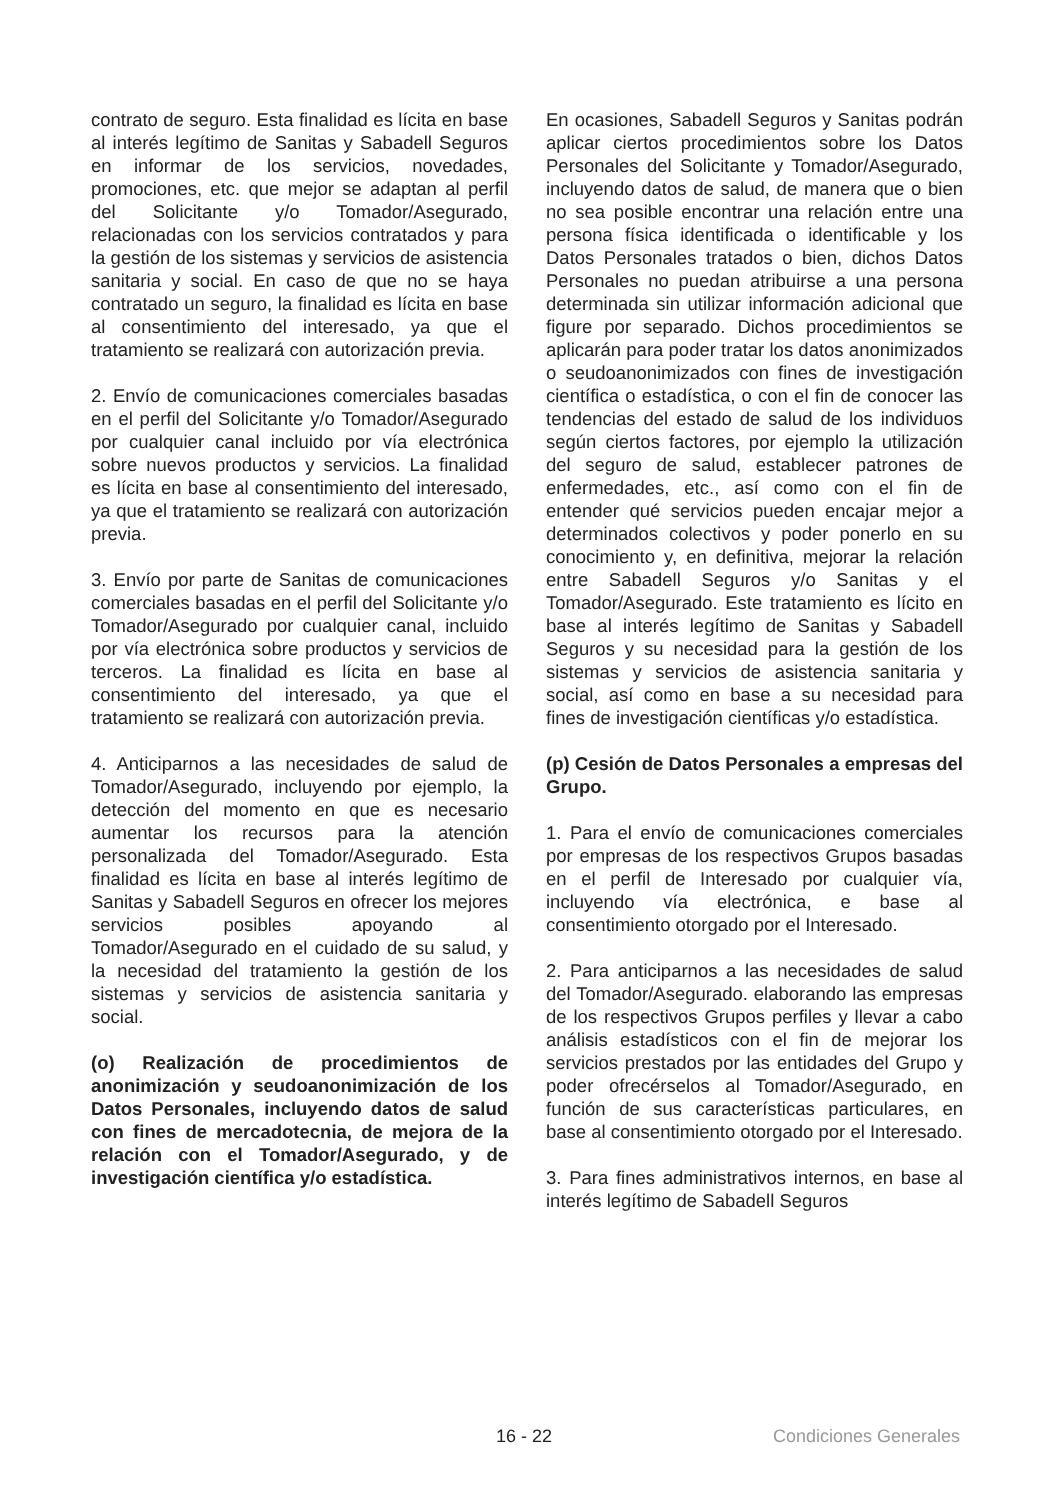contrato de seguro. Esta finalidad es lícita en base al interés legítimo de Sanitas y Sabadell Seguros en informar de los servicios, novedades, promociones, etc. que mejor se adaptan al perfil del Solicitante y/o Tomador/Asegurado, relacionadas con los servicios contratados y para la gestión de los sistemas y servicios de asistencia sanitaria y social. En caso de que no se haya contratado un seguro, la finalidad es lícita en base al consentimiento del interesado, ya que el tratamiento se realizará con autorización previa.
2. Envío de comunicaciones comerciales basadas en el perfil del Solicitante y/o Tomador/Asegurado por cualquier canal incluido por vía electrónica sobre nuevos productos y servicios. La finalidad es lícita en base al consentimiento del interesado, ya que el tratamiento se realizará con autorización previa.
3. Envío por parte de Sanitas de comunicaciones comerciales basadas en el perfil del Solicitante y/o Tomador/Asegurado por cualquier canal, incluido por vía electrónica sobre productos y servicios de terceros. La finalidad es lícita en base al consentimiento del interesado, ya que el tratamiento se realizará con autorización previa.
4. Anticiparnos a las necesidades de salud de Tomador/Asegurado, incluyendo por ejemplo, la detección del momento en que es necesario aumentar los recursos para la atención personalizada del Tomador/Asegurado. Esta finalidad es lícita en base al interés legítimo de Sanitas y Sabadell Seguros en ofrecer los mejores servicios posibles apoyando al Tomador/Asegurado en el cuidado de su salud, y la necesidad del tratamiento la gestión de los sistemas y servicios de asistencia sanitaria y social.
(o) Realización de procedimientos de anonimización y seudoanonimización de los Datos Personales, incluyendo datos de salud con fines de mercadotecnia, de mejora de la relación con el Tomador/Asegurado, y de investigación científica y/o estadística.
En ocasiones, Sabadell Seguros y Sanitas podrán aplicar ciertos procedimientos sobre los Datos Personales del Solicitante y Tomador/Asegurado, incluyendo datos de salud, de manera que o bien no sea posible encontrar una relación entre una persona física identificada o identificable y los Datos Personales tratados o bien, dichos Datos Personales no puedan atribuirse a una persona determinada sin utilizar información adicional que figure por separado. Dichos procedimientos se aplicarán para poder tratar los datos anonimizados o seudoanonimizados con fines de investigación científica o estadística, o con el fin de conocer las tendencias del estado de salud de los individuos según ciertos factores, por ejemplo la utilización del seguro de salud, establecer patrones de enfermedades, etc., así como con el fin de entender qué servicios pueden encajar mejor a determinados colectivos y poder ponerlo en su conocimiento y, en definitiva, mejorar la relación entre Sabadell Seguros y/o Sanitas y el Tomador/Asegurado. Este tratamiento es lícito en base al interés legítimo de Sanitas y Sabadell Seguros y su necesidad para la gestión de los sistemas y servicios de asistencia sanitaria y social, así como en base a su necesidad para fines de investigación científicas y/o estadística.
(p) Cesión de Datos Personales a empresas del Grupo.
1. Para el envío de comunicaciones comerciales por empresas de los respectivos Grupos basadas en el perfil de Interesado por cualquier vía, incluyendo vía electrónica, e base al consentimiento otorgado por el Interesado.
2. Para anticiparnos a las necesidades de salud del Tomador/Asegurado. elaborando las empresas de los respectivos Grupos perfiles y llevar a cabo análisis estadísticos con el fin de mejorar los servicios prestados por las entidades del Grupo y poder ofrecérselos al Tomador/Asegurado, en función de sus características particulares, en base al consentimiento otorgado por el Interesado.
3. Para fines administrativos internos, en base al interés legítimo de Sabadell Seguros
16 - 22 Condiciones Generales